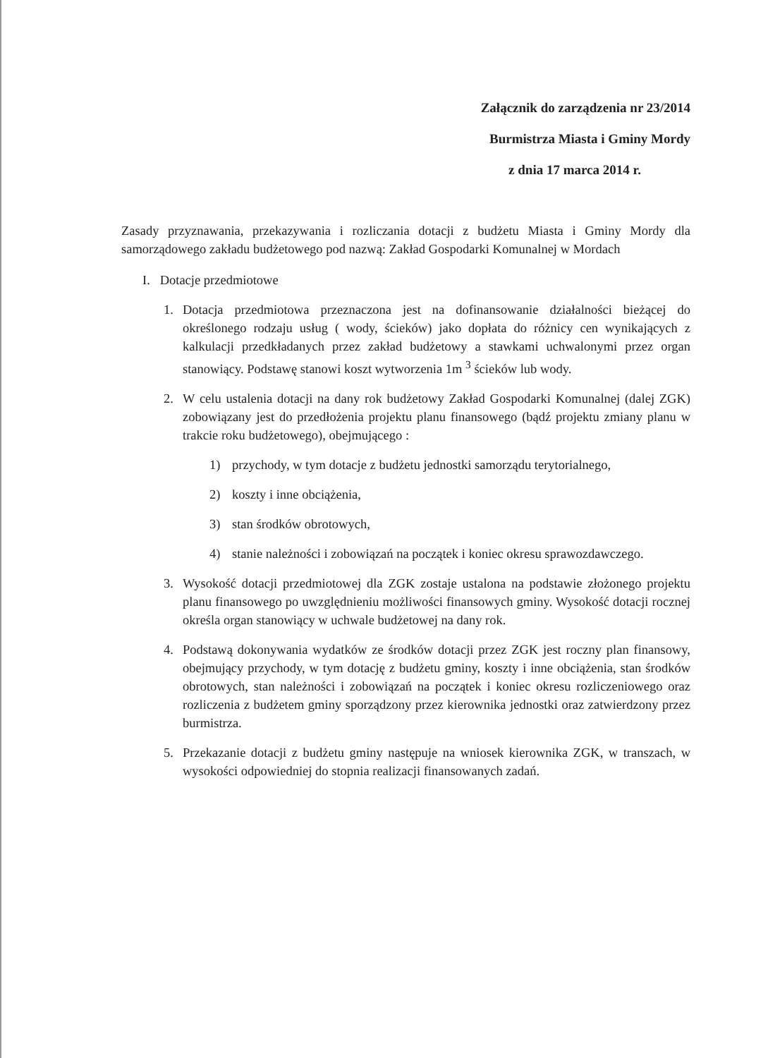Załącznik do zarządzenia nr 23/2014
Burmistrza Miasta i Gminy Mordy
z dnia 17 marca 2014 r.
Zasady przyznawania, przekazywania i rozliczania dotacji z budżetu Miasta i Gminy Mordy dla samorządowego zakładu budżetowego pod nazwą: Zakład Gospodarki Komunalnej w Mordach
I. Dotacje przedmiotowe
1. Dotacja przedmiotowa przeznaczona jest na dofinansowanie działalności bieżącej do określonego rodzaju usług ( wody, ścieków) jako dopłata do różnicy cen wynikających z kalkulacji przedkładanych przez zakład budżetowy a stawkami uchwalonymi przez organ stanowiący. Podstawę stanowi koszt wytworzenia 1m <sup>3</sup> ścieków lub wody.
2. W celu ustalenia dotacji na dany rok budżetowy Zakład Gospodarki Komunalnej (dalej ZGK) zobowiązany jest do przedłożenia projektu planu finansowego (bądź projektu zmiany planu w trakcie roku budżetowego), obejmującego :
1) przychody, w tym dotacje z budżetu jednostki samorządu terytorialnego,
2) koszty i inne obciążenia,
3) stan środków obrotowych,
4) stanie należności i zobowiązań na początek i koniec okresu sprawozdawczego.
3. Wysokość dotacji przedmiotowej dla ZGK zostaje ustalona na podstawie złożonego projektu planu finansowego po uwzględnieniu możliwości finansowych gminy. Wysokość dotacji rocznej określa organ stanowiący w uchwale budżetowej na dany rok.
4. Podstawą dokonywania wydatków ze środków dotacji przez ZGK jest roczny plan finansowy, obejmujący przychody, w tym dotację z budżetu gminy, koszty i inne obciążenia, stan środków obrotowych, stan należności i zobowiązań na początek i koniec okresu rozliczeniowego oraz rozliczenia z budżetem gminy sporządzony przez kierownika jednostki oraz zatwierdzony przez burmistrza.
5. Przekazanie dotacji z budżetu gminy następuje na wniosek kierownika ZGK, w transzach, w wysokości odpowiedniej do stopnia realizacji finansowanych zadań.